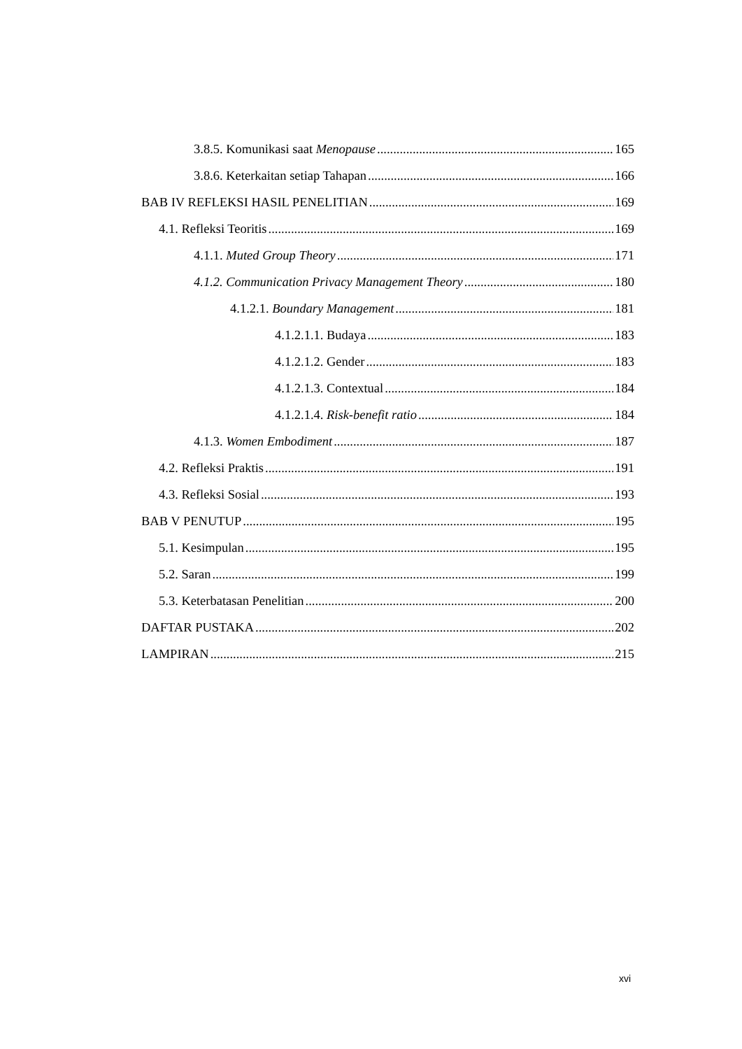3.8.5. Komunikasi saat Menopause 165
3.8.6. Keterkaitan setiap Tahapan 166
BAB IV REFLEKSI HASIL PENELITIAN 169
4.1. Refleksi Teoritis 169
4.1.1. Muted Group Theory 171
4.1.2. Communication Privacy Management Theory 180
4.1.2.1. Boundary Management 181
4.1.2.1.1. Budaya 183
4.1.2.1.2. Gender 183
4.1.2.1.3. Contextual 184
4.1.2.1.4. Risk-benefit ratio 184
4.1.3. Women Embodiment 187
4.2. Refleksi Praktis 191
4.3. Refleksi Sosial 193
BAB V PENUTUP 195
5.1. Kesimpulan 195
5.2. Saran 199
5.3. Keterbatasan Penelitian 200
DAFTAR PUSTAKA 202
LAMPIRAN 215
xvi